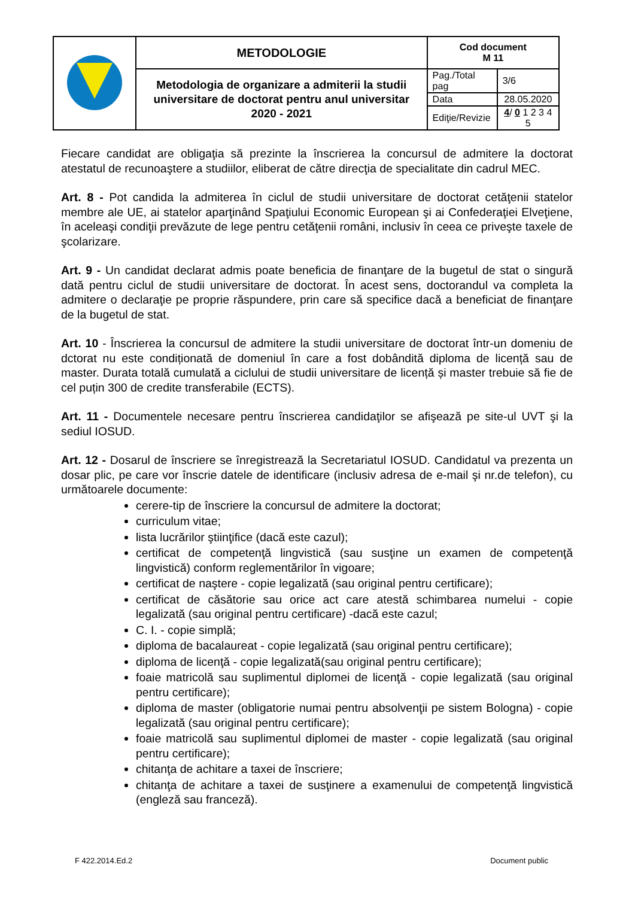| | METODOLOGIE | Cod document M 11 | |
| | Metodologia de organizare a admiterii la studii universitare de doctorat pentru anul universitar 2020 - 2021 | Pag./Total pag | 3/6 |
| | | Data | 28.05.2020 |
| | | Ediţie/Revizie | 4 / 0 1 2 3 4 5 |
Fiecare candidat are obligaţia să prezinte la înscrierea la concursul de admitere la doctorat atestatul de recunoaştere a studiilor, eliberat de către direcţia de specialitate din cadrul MEC.
Art. 8 - Pot candida la admiterea în ciclul de studii universitare de doctorat cetăţenii statelor membre ale UE, ai statelor aparţinând Spaţiului Economic European şi ai Confederaţiei Elveţiene, în aceleaşi condiţii prevăzute de lege pentru cetăţenii români, inclusiv în ceea ce priveşte taxele de şcolarizare.
Art. 9 - Un candidat declarat admis poate beneficia de finanţare de la bugetul de stat o singură dată pentru ciclul de studii universitare de doctorat. În acest sens, doctorandul va completa la admitere o declaraţie pe proprie răspundere, prin care să specifice dacă a beneficiat de finanţare de la bugetul de stat.
Art. 10 - Înscrierea la concursul de admitere la studii universitare de doctorat într-un domeniu de dctorat nu este condiționată de domeniul în care a fost dobândită diploma de licență sau de master. Durata totală cumulată a ciclului de studii universitare de licență și master trebuie să fie de cel puțin 300 de credite transferabile (ECTS).
Art. 11 - Documentele necesare pentru înscrierea candidaţilor se afişează pe site-ul UVT şi la sediul IOSUD.
Art. 12 - Dosarul de înscriere se înregistrează la Secretariatul IOSUD. Candidatul va prezenta un dosar plic, pe care vor înscrie datele de identificare (inclusiv adresa de e-mail şi nr.de telefon), cu următoarele documente:
cerere-tip de înscriere la concursul de admitere la doctorat;
curriculum vitae;
lista lucrărilor ştiinţifice (dacă este cazul);
certificat de competenţă lingvistică (sau susţine un examen de competenţă lingvistică) conform reglementărilor în vigoare;
certificat de naştere - copie legalizată (sau original pentru certificare);
certificat de căsătorie sau orice act care atestă schimbarea numelui - copie legalizată (sau original pentru certificare) -dacă este cazul;
C. I. - copie simplă;
diploma de bacalaureat - copie legalizată (sau original pentru certificare);
diploma de licenţă - copie legalizată(sau original pentru certificare);
foaie matricolă sau suplimentul diplomei de licenţă - copie legalizată (sau original pentru certificare);
diploma de master (obligatorie numai pentru absolvenţii pe sistem Bologna) - copie legalizată (sau original pentru certificare);
foaie matricolă sau suplimentul diplomei de master - copie legalizată (sau original pentru certificare);
chitanţa de achitare a taxei de înscriere;
chitanţa de achitare a taxei de susţinere a examenului de competenţă lingvistică (engleză sau franceză).
F 422.2014.Ed.2 Document public